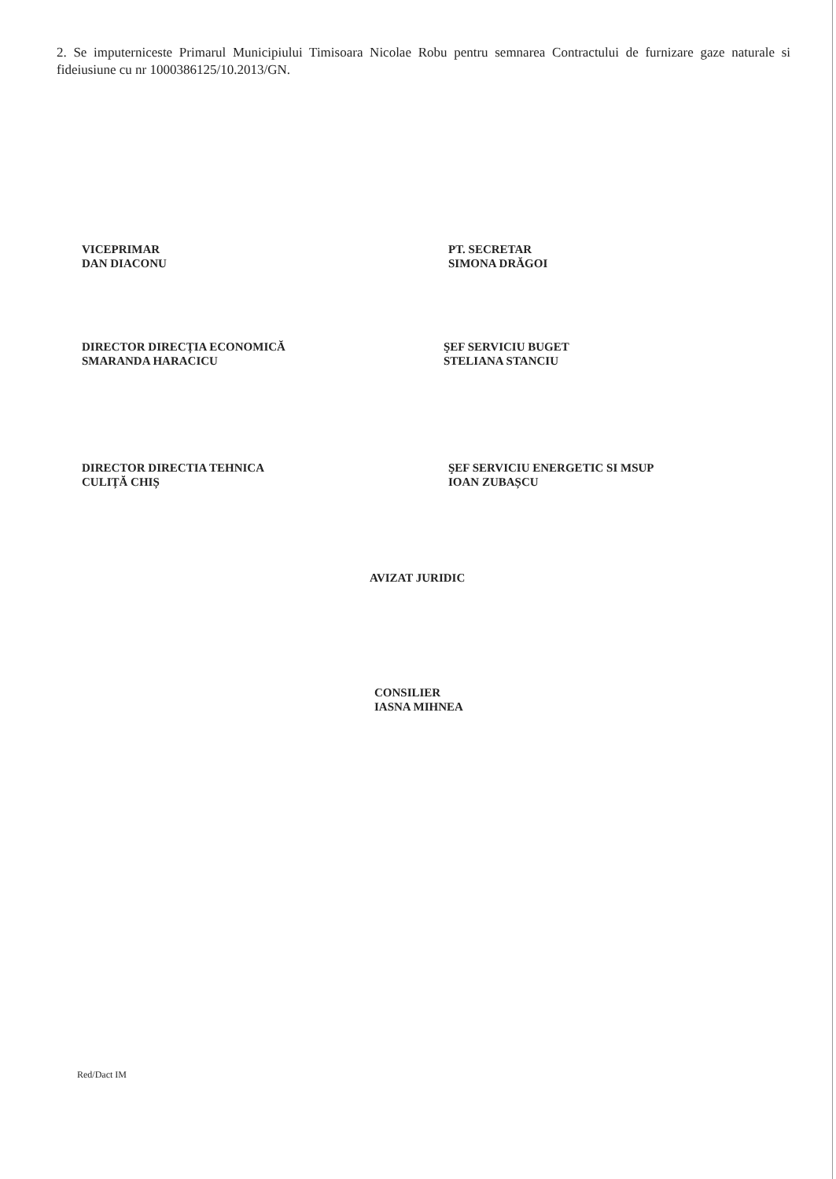2. Se imputerniceste Primarul Municipiului Timisoara Nicolae Robu pentru semnarea Contractului de furnizare gaze naturale si fideiusiune cu nr 1000386125/10.2013/GN.
VICEPRIMAR
DAN DIACONU
PT. SECRETAR
SIMONA DRĂGOI
DIRECTOR DIRECȚIA ECONOMICĂ
SMARANDA HARACICU
ŞEF SERVICIU BUGET
STELIANA STANCIU
DIRECTOR DIRECTIA TEHNICA
CULIȚĂ CHIȘ
ŞEF SERVICIU ENERGETIC SI MSUP
IOAN ZUBAȘCU
AVIZAT JURIDIC
CONSILIER
IASNA MIHNEA
Red/Dact IM